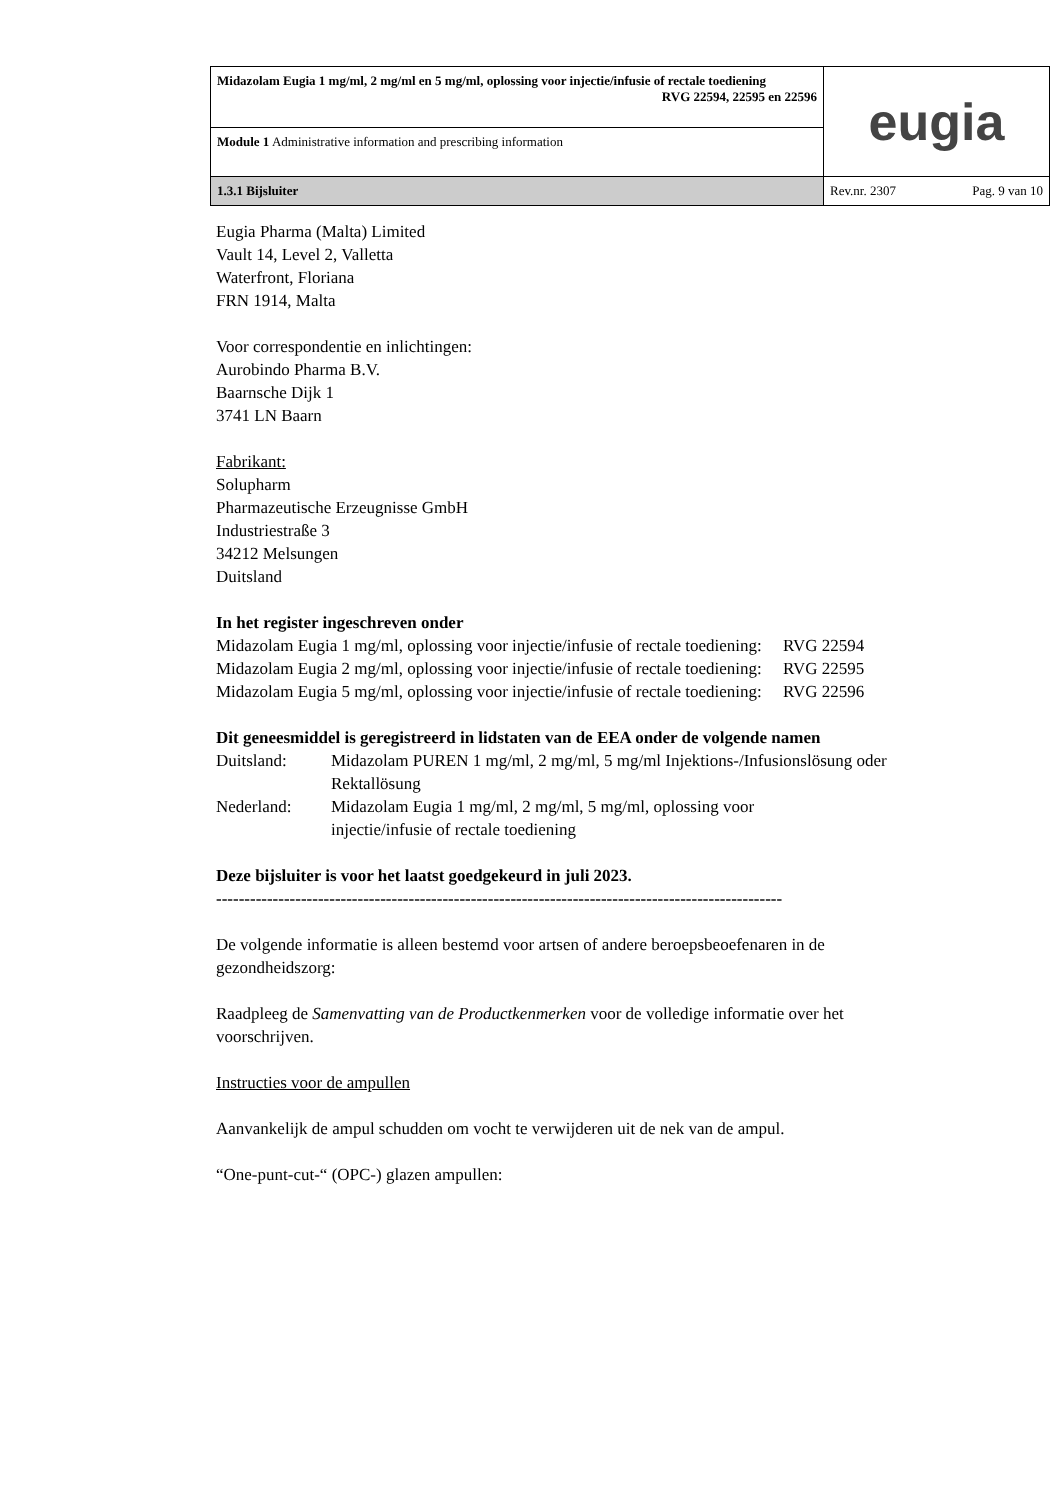| Midazolam Eugia 1 mg/ml, 2 mg/ml en 5 mg/ml, oplossing voor injectie/infusie of rectale toediening RVG 22594, 22595 en 22596 | eugia |
| Module 1 Administrative information and prescribing information | |
| 1.3.1 Bijsluiter | Rev.nr. 2307 Pag. 9 van 10 |
Eugia Pharma (Malta) Limited
Vault 14, Level 2, Valletta
Waterfront, Floriana
FRN 1914, Malta
Voor correspondentie en inlichtingen:
Aurobindo Pharma B.V.
Baarnsche Dijk 1
3741 LN Baarn
Fabrikant:
Solupharm
Pharmazeutische Erzeugnisse GmbH
Industriestraße 3
34212 Melsungen
Duitsland
In het register ingeschreven onder
Midazolam Eugia 1 mg/ml, oplossing voor injectie/infusie of rectale toediening: RVG 22594
Midazolam Eugia 2 mg/ml, oplossing voor injectie/infusie of rectale toediening: RVG 22595
Midazolam Eugia 5 mg/ml, oplossing voor injectie/infusie of rectale toediening: RVG 22596
Dit geneesmiddel is geregistreerd in lidstaten van de EEA onder de volgende namen
| Duitsland: | Midazolam PUREN 1 mg/ml, 2 mg/ml, 5 mg/ml Injektions-/Infusionslösung oder Rektallösung |
| Nederland: | Midazolam Eugia 1 mg/ml, 2 mg/ml, 5 mg/ml, oplossing voor injectie/infusie of rectale toediening |
Deze bijsluiter is voor het laatst goedgekeurd in juli 2023.
----------------------------------------------------------------------------------------------------
De volgende informatie is alleen bestemd voor artsen of andere beroepsbeoefenaren in de gezondheidszorg:
Raadpleeg de Samenvatting van de Productkenmerken voor de volledige informatie over het voorschrijven.
Instructies voor de ampullen
Aanvankelijk de ampul schudden om vocht te verwijderen uit de nek van de ampul.
“One-punt-cut-“ (OPC-) glazen ampullen: